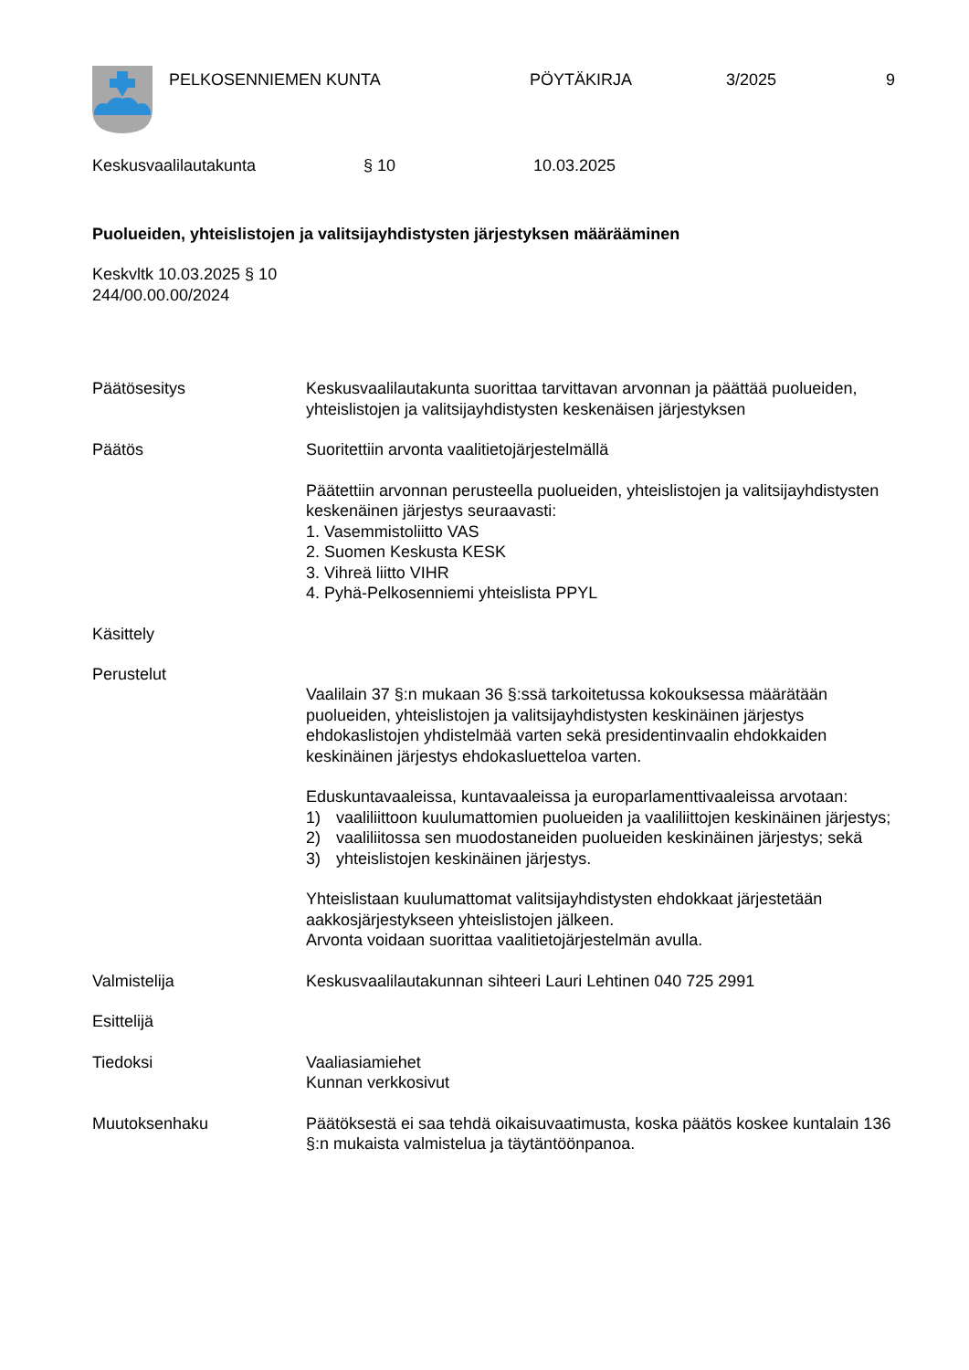PELKOSENNIEMEN KUNTA PÖYTÄKIRJA 3/2025 9
Keskusvaalilautakunta § 10 10.03.2025
Puolueiden, yhteislistojen ja valitsijayhdistysten järjestyksen määrääminen
Keskvltk 10.03.2025 § 10
244/00.00.00/2024
Päätösesitys Keskusvaalilautakunta suorittaa tarvittavan arvonnan ja päättää puolueiden, yhteislistojen ja valitsijayhdistysten keskenäisen järjestyksen
Päätös Suoritettiin arvonta vaalitietojärjestelmällä
Päätettiin arvonnan perusteella puolueiden, yhteislistojen ja valitsijayhdistysten keskenäinen järjestys seuraavasti:
1. Vasemmistoliitto VAS
2. Suomen Keskusta KESK
3. Vihreä liitto VIHR
4. Pyhä-Pelkosenniemi yhteislista PPYL
Käsittely
Perustelut
Vaalilain 37 §:n mukaan 36 §:ssä tarkoitetussa kokouksessa määrätään puolueiden, yhteislistojen ja valitsijayhdistysten keskinäinen järjestys ehdokaslistojen yhdistelmää varten sekä presidentinvaalin ehdokkaiden keskinäinen järjestys ehdokasluetteloa varten.
Eduskuntavaaleissa, kuntavaaleissa ja europarlamenttivaaleissa arvotaan:
1) vaaliliittoon kuulumattomien puolueiden ja vaaliliittojen keskinäinen järjestys;
2) vaaliliitossa sen muodostaneiden puolueiden keskinäinen järjestys; sekä
3) yhteislistojen keskinäinen järjestys.
Yhteislistaan kuulumattomat valitsijayhdistysten ehdokkaat järjestetään aakkosjärjestykseen yhteislistojen jälkeen.
Arvonta voidaan suorittaa vaalitietojärjestelmän avulla.
Valmistelija Keskusvaalilautakunnan sihteeri Lauri Lehtinen 040 725 2991
Esittelijä
Tiedoksi Vaaliasiamiehet
Kunnan verkkosivut
Muutoksenhaku Päätöksestä ei saa tehdä oikaisuvaatimusta, koska päätös koskee kuntalain 136 §:n mukaista valmistelua ja täytäntöönpanoa.